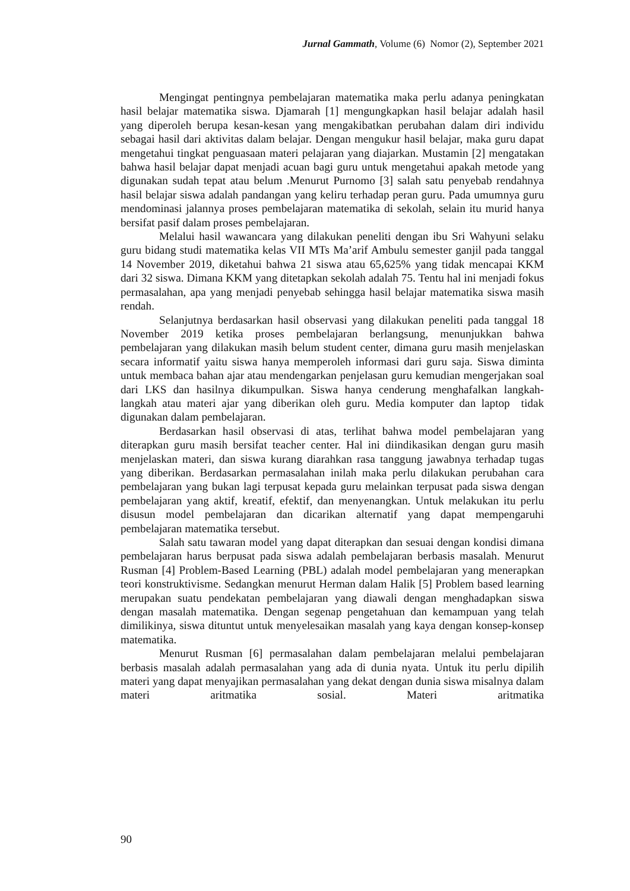Jurnal Gammath, Volume (6) Nomor (2), September 2021
Mengingat pentingnya pembelajaran matematika maka perlu adanya peningkatan hasil belajar matematika siswa. Djamarah [1] mengungkapkan hasil belajar adalah hasil yang diperoleh berupa kesan-kesan yang mengakibatkan perubahan dalam diri individu sebagai hasil dari aktivitas dalam belajar. Dengan mengukur hasil belajar, maka guru dapat mengetahui tingkat penguasaan materi pelajaran yang diajarkan. Mustamin [2] mengatakan bahwa hasil belajar dapat menjadi acuan bagi guru untuk mengetahui apakah metode yang digunakan sudah tepat atau belum .Menurut Purnomo [3] salah satu penyebab rendahnya hasil belajar siswa adalah pandangan yang keliru terhadap peran guru. Pada umumnya guru mendominasi jalannya proses pembelajaran matematika di sekolah, selain itu murid hanya bersifat pasif dalam proses pembelajaran.
Melalui hasil wawancara yang dilakukan peneliti dengan ibu Sri Wahyuni selaku guru bidang studi matematika kelas VII MTs Ma’arif Ambulu semester ganjil pada tanggal 14 November 2019, diketahui bahwa 21 siswa atau 65,625% yang tidak mencapai KKM dari 32 siswa. Dimana KKM yang ditetapkan sekolah adalah 75. Tentu hal ini menjadi fokus permasalahan, apa yang menjadi penyebab sehingga hasil belajar matematika siswa masih rendah.
Selanjutnya berdasarkan hasil observasi yang dilakukan peneliti pada tanggal 18 November 2019 ketika proses pembelajaran berlangsung, menunjukkan bahwa pembelajaran yang dilakukan masih belum student center, dimana guru masih menjelaskan secara informatif yaitu siswa hanya memperoleh informasi dari guru saja. Siswa diminta untuk membaca bahan ajar atau mendengarkan penjelasan guru kemudian mengerjakan soal dari LKS dan hasilnya dikumpulkan. Siswa hanya cenderung menghafalkan langkah-langkah atau materi ajar yang diberikan oleh guru. Media komputer dan laptop tidak digunakan dalam pembelajaran.
Berdasarkan hasil observasi di atas, terlihat bahwa model pembelajaran yang diterapkan guru masih bersifat teacher center. Hal ini diindikasikan dengan guru masih menjelaskan materi, dan siswa kurang diarahkan rasa tanggung jawabnya terhadap tugas yang diberikan. Berdasarkan permasalahan inilah maka perlu dilakukan perubahan cara pembelajaran yang bukan lagi terpusat kepada guru melainkan terpusat pada siswa dengan pembelajaran yang aktif, kreatif, efektif, dan menyenangkan. Untuk melakukan itu perlu disusun model pembelajaran dan dicarikan alternatif yang dapat mempengaruhi pembelajaran matematika tersebut.
Salah satu tawaran model yang dapat diterapkan dan sesuai dengan kondisi dimana pembelajaran harus berpusat pada siswa adalah pembelajaran berbasis masalah. Menurut Rusman [4] Problem-Based Learning (PBL) adalah model pembelajaran yang menerapkan teori konstruktivisme. Sedangkan menurut Herman dalam Halik [5] Problem based learning merupakan suatu pendekatan pembelajaran yang diawali dengan menghadapkan siswa dengan masalah matematika. Dengan segenap pengetahuan dan kemampuan yang telah dimilikinya, siswa dituntut untuk menyelesaikan masalah yang kaya dengan konsep-konsep matematika.
Menurut Rusman [6] permasalahan dalam pembelajaran melalui pembelajaran berbasis masalah adalah permasalahan yang ada di dunia nyata. Untuk itu perlu dipilih materi yang dapat menyajikan permasalahan yang dekat dengan dunia siswa misalnya dalam materi aritmatika sosial. Materi aritmatika
90